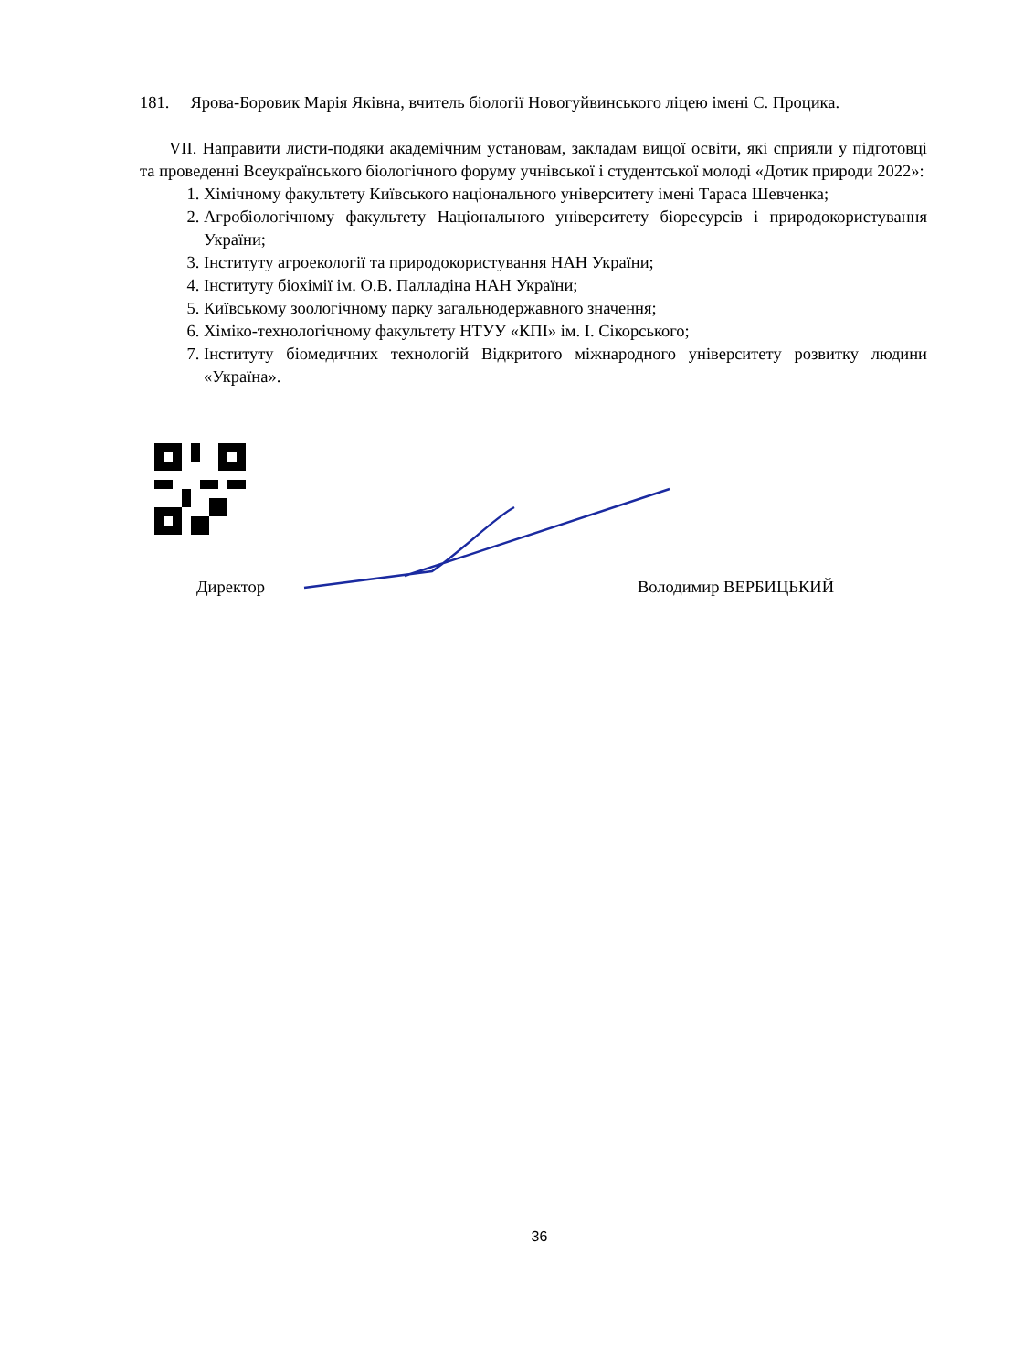181. Ярова-Боровик Марія Яківна, вчитель біології Новогуйвинського ліцею імені С. Процика.
VII. Направити листи-подяки академічним установам, закладам вищої освіти, які сприяли у підготовці та проведенні Всеукраїнського біологічного форуму учнівської і студентської молоді «Дотик природи 2022»:
1. Хімічному факультету Київського національного університету імені Тараса Шевченка;
2. Агробіологічному факультету Національного університету біоресурсів і природокористування України;
3. Інституту агроекології та природокористування НАН України;
4. Інституту біохімії ім. О.В. Палладіна НАН України;
5. Київському зоологічному парку загальнодержавного значення;
6. Хіміко-технологічному факультету НТУУ «КПІ» ім. І. Сікорського;
7. Інституту біомедичних технологій Відкритого міжнародного університету розвитку людини «Україна».
Директор Володимир ВЕРБИЦЬКИЙ
36